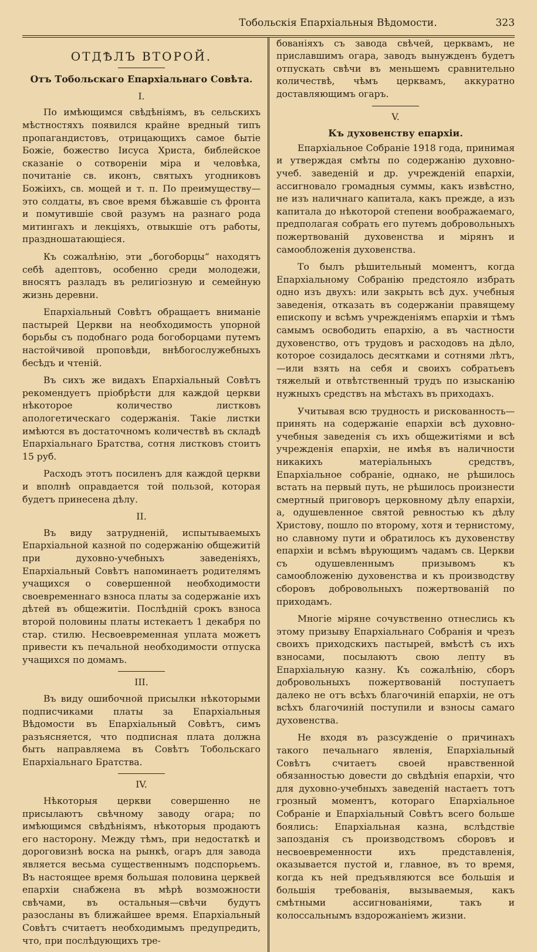Тобольскія Епархіальныя Вѣдомости. 323
ОТДѢЛЪ ВТОРОЙ.
Отъ Тобольскаго Епархіальнаго Совѣта.
I.
По имѣющимся свѣдѣніямъ, въ сельскихъ мѣстностяхъ появился крайне вредный типъ пропагандистовъ, отрицающихъ самое бытіе Божіе, божество Іисуса Христа, библейское сказаніе о сотвореніи міра и человѣка, почитаніе св. иконъ, святыхъ угодниковъ Божіихъ, св. мощей и т. п. По преимуществу—это солдаты, въ свое время бѣжавшіе съ фронта и помутившіе свой разумъ на разнаго рода митингахъ и лекціяхъ, отвыкшіе отъ работы, праздношатающіеся.
Къ сожалѣнію, эти „богоборцы“ находятъ себѣ адептовъ, особенно среди молодежи, вносятъ разладъ въ религіозную и семейную жизнь деревни.
Епархіальный Совѣтъ обращаетъ вниманіе пастырей Церкви на необходимость упорной борьбы съ подобнаго рода богоборцами путемъ настойчивой проповѣди, внѣбогослужебныхъ бесѣдъ и чтеній.
Въ сихъ же видахъ Епархіальный Совѣтъ рекомендуетъ пріобрѣсти для каждой церкви нѣкоторое количество листковъ апологетическаго содержанія. Такіе листки имѣются въ достаточномъ количествѣ въ складѣ Епархіальнаго Братства, сотня листковъ стоитъ 15 руб.
Расходъ этотъ посиленъ для каждой церкви и вполнѣ оправдается той пользой, которая будетъ принесена дѣлу.
II.
Въ виду затрудненій, испытываемыхъ Епархіальной казной по содержанію общежитій при духовно-учебныхъ заведеніяхъ, Епархіальный Совѣтъ напоминаетъ родителямъ учащихся о совершенной необходимости своевременнаго взноса платы за содержаніе ихъ дѣтей въ общежитіи. Послѣдній срокъ взноса второй половины платы истекаетъ 1 декабря по стар. стилю. Несвоевременная уплата можетъ привести къ печальной необходимости отпуска учащихся по домамъ.
III.
Въ виду ошибочной присылки нѣкоторыми подписчиками платы за Епархіальныя Вѣдомости въ Епархіальный Совѣтъ, симъ разъясняется, что подписная плата должна быть направляема въ Совѣтъ Тобольскаго Епархіальнаго Братства.
IV.
Нѣкоторыя церкви совершенно не присылаютъ свѣчному заводу огара; по имѣющимся свѣдѣніямъ, нѣкоторыя продаютъ его насторону. Между тѣмъ, при недостаткѣ и дороговизнѣ воска на рынкѣ, огаръ для завода является весьма существеннымъ подспорьемъ. Въ настоящее время большая половина церквей епархіи снабжена въ мѣрѣ возможности свѣчами, въ остальныя—свѣчи будутъ разосланы въ ближайшее время. Епархіальный Совѣтъ считаетъ необходимымъ предупредить, что, при послѣдующихъ тре-
бованіяхъ съ завода свѣчей, церквамъ, не приславшимъ огара, заводъ вынужденъ будетъ отпускать свѣчи въ меньшемъ сравнительно количествѣ, чѣмъ церквамъ, аккуратно доставляющимъ огаръ.
V.
Къ духовенству епархіи.
Епархіальное Собраніе 1918 года, принимая и утверждая смѣты по содержанію духовно-учеб. заведеній и др. учрежденій епархіи, ассигновало громадныя суммы, какъ извѣстно, не изъ наличнаго капитала, какъ прежде, а изъ капитала до нѣкоторой степени воображаемаго, предполагая собрать его путемъ добровольныхъ пожертвованій духовенства и мірянъ и самообложенія духовенства.
То былъ рѣшительный моментъ, когда Епархіальному Собранію предстояло избрать одно изъ двухъ: или закрыть всѣ дух. учебныя заведенія, отказать въ содержаніи правящему епископу и всѣмъ учрежденіямъ епархіи и тѣмъ самымъ освободить епархію, а въ частности духовенство, отъ трудовъ и расходовъ на дѣло, которое созидалось десятками и сотнями лѣтъ,—или взять на себя и своихъ собратьевъ тяжелый и отвѣтственный трудъ по изысканію нужныхъ средствъ на мѣстахъ въ приходахъ.
Учитывая всю трудность и рискованность—принять на содержаніе епархіи всѣ духовно-учебныя заведенія съ ихъ общежитіями и всѣ учрежденія епархіи, не имѣя въ наличности никакихъ матеріальныхъ средствъ, Епархіальное собраніе, однако, не рѣшилось встать на первый путь, не рѣшилось произнести смертный приговоръ церковному дѣлу епархіи, а, одушевленное святой ревностью къ дѣлу Христову, пошло по второму, хотя и тернистому, но славному пути и обратилось къ духовенству епархіи и всѣмъ вѣрующимъ чадамъ св. Церкви съ одушевленнымъ призывомъ къ самообложенію духовенства и къ производству сборовъ добровольныхъ пожертвованій по приходамъ.
Многіе міряне сочувственно отнеслись къ этому призыву Епархіальнаго Собранія и чрезъ своихъ приходскихъ пастырей, вмѣстѣ съ ихъ взносами, посылаютъ свою лепту въ Епархіальную казну. Къ сожалѣнію, сборъ добровольныхъ пожертвованій поступаетъ далеко не отъ всѣхъ благочиній епархіи, не отъ всѣхъ благочиній поступили и взносы самаго духовенства.
Не входя въ разсужденіе о причинахъ такого печальнаго явленія, Епархіальный Совѣтъ считаетъ своей нравственной обязанностью довести до свѣдѣнія епархіи, что для духовно-учебныхъ заведеній настаетъ тотъ грозный моментъ, котораго Епархіальное Собраніе и Епархіальный Совѣтъ всего больше боялись: Епархіальная казна, вслѣдствіе запозданія съ производствомъ сборовъ и несвоевременности ихъ представленія, оказывается пустой и, главное, въ то время, когда къ ней предъявляются все большія и большія требованія, вызываемыя, какъ смѣтными ассигнованіями, такъ и колоссальнымъ вздорожаніемъ жизни.